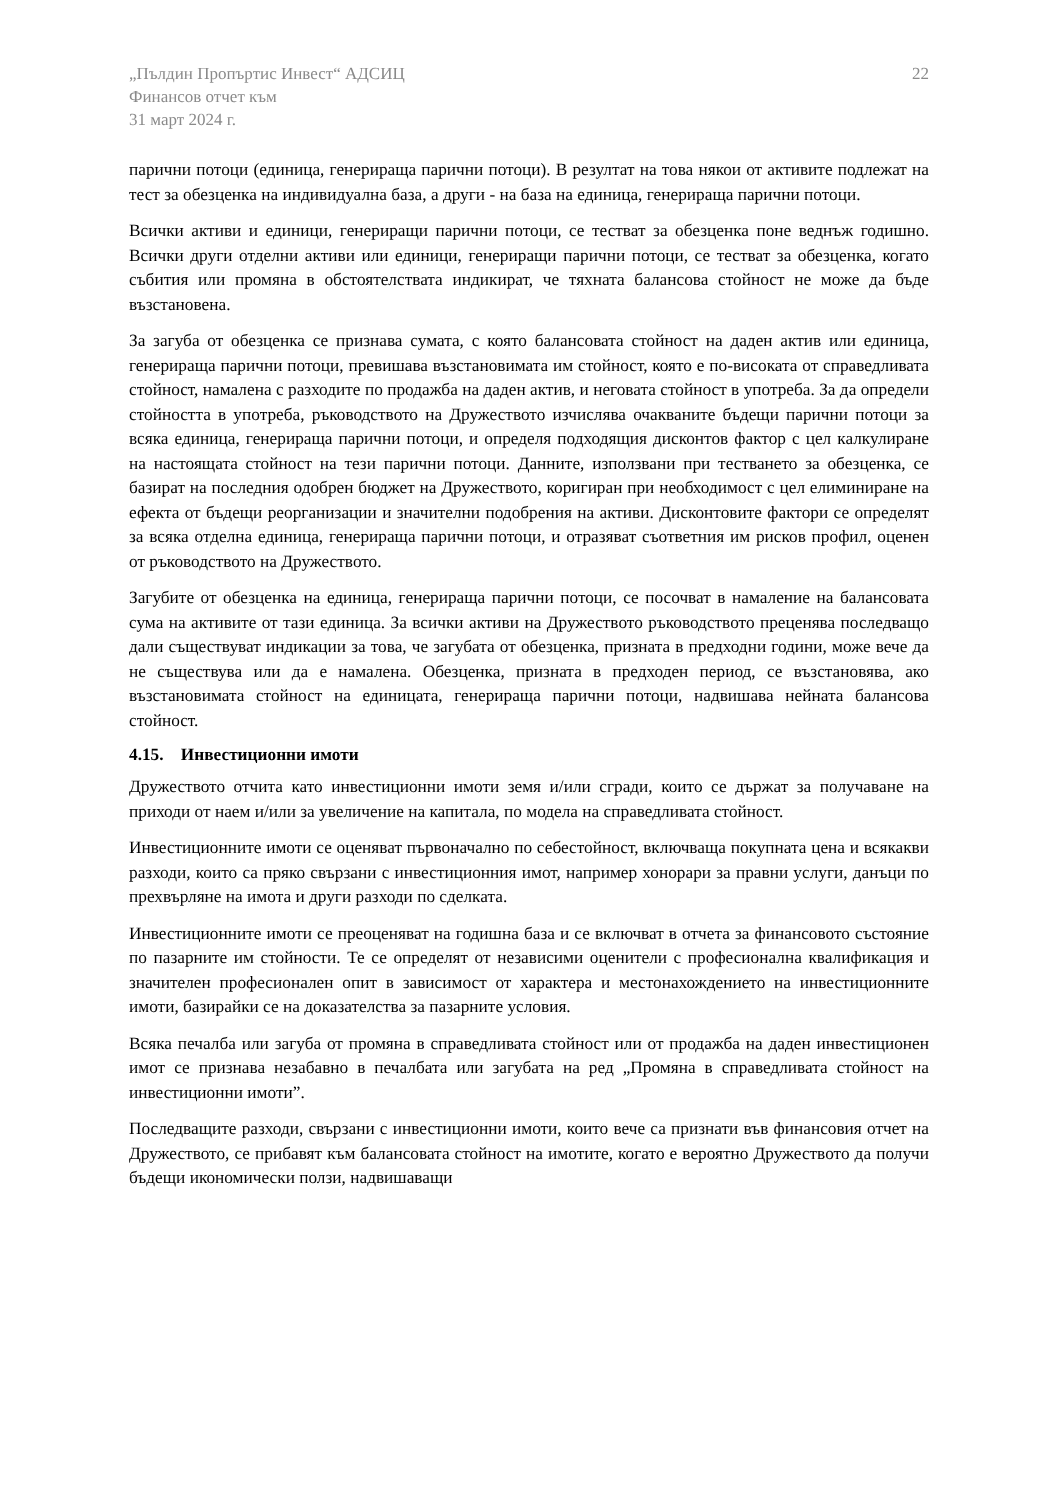„Пълдин Пропъртис Инвест“ АДСИЦ
Финансов отчет към
31 март 2024 г.
22
парични потоци (единица, генерираща парични потоци). В резултат на това някои от активите подлежат на тест за обезценка на индивидуална база, а други - на база на единица, генерираща парични потоци.
Всички активи и единици, генериращи парични потоци, се тестват за обезценка поне веднъж годишно. Всички други отделни активи или единици, генериращи парични потоци, се тестват за обезценка, когато събития или промяна в обстоятелствата индикират, че тяхната балансова стойност не може да бъде възстановена.
За загуба от обезценка се признава сумата, с която балансовата стойност на даден актив или единица, генерираща парични потоци, превишава възстановимата им стойност, която е по-високата от справедливата стойност, намалена с разходите по продажба на даден актив, и неговата стойност в употреба. За да определи стойността в употреба, ръководството на Дружеството изчислява очакваните бъдещи парични потоци за всяка единица, генерираща парични потоци, и определя подходящия дисконтов фактор с цел калкулиране на настоящата стойност на тези парични потоци. Данните, използвани при тестването за обезценка, се базират на последния одобрен бюджет на Дружеството, коригиран при необходимост с цел елиминиране на ефекта от бъдещи реорганизации и значителни подобрения на активи. Дисконтовите фактори се определят за всяка отделна единица, генерираща парични потоци, и отразяват съответния им рисков профил, оценен от ръководството на Дружеството.
Загубите от обезценка на единица, генерираща парични потоци, се посочват в намаление на балансовата сума на активите от тази единица. За всички активи на Дружеството ръководството преценява последващо дали съществуват индикации за това, че загубата от обезценка, призната в предходни години, може вече да не съществува или да е намалена. Обезценка, призната в предходен период, се възстановява, ако възстановимата стойност на единицата, генерираща парични потоци, надвишава нейната балансова стойност.
4.15. Инвестиционни имоти
Дружеството отчита като инвестиционни имоти земя и/или сгради, които се държат за получаване на приходи от наем и/или за увеличение на капитала, по модела на справедливата стойност.
Инвестиционните имоти се оценяват първоначално по себестойност, включваща покупната цена и всякакви разходи, които са пряко свързани с инвестиционния имот, например хонорари за правни услуги, данъци по прехвърляне на имота и други разходи по сделката.
Инвестиционните имоти се преоценяват на годишна база и се включват в отчета за финансовото състояние по пазарните им стойности. Те се определят от независими оценители с професионална квалификация и значителен професионален опит в зависимост от характера и местонахождението на инвестиционните имоти, базирайки се на доказателства за пазарните условия.
Всяка печалба или загуба от промяна в справедливата стойност или от продажба на даден инвестиционен имот се признава незабавно в печалбата или загубата на ред „Промяна в справедливата стойност на инвестиционни имоти”.
Последващите разходи, свързани с инвестиционни имоти, които вече са признати във финансовия отчет на Дружеството, се прибавят към балансовата стойност на имотите, когато е вероятно Дружеството да получи бъдещи икономически ползи, надвишаващи